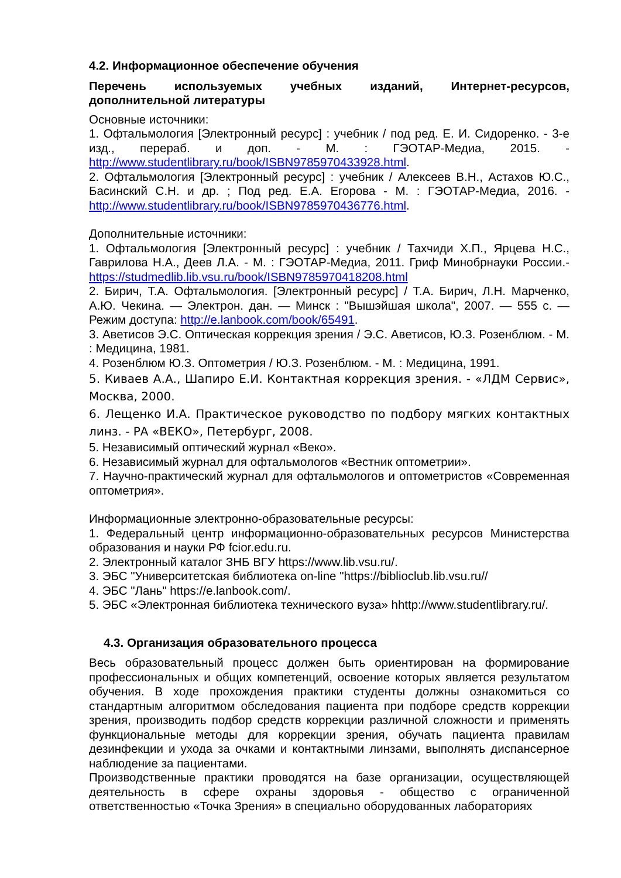4.2. Информационное обеспечение обучения
Перечень используемых учебных изданий, Интернет-ресурсов, дополнительной литературы
Основные источники:
1. Офтальмология [Электронный ресурс] : учебник / под ред. Е. И. Сидоренко. - 3-е изд., перераб. и доп. - М. : ГЭОТАР-Медиа, 2015. - http://www.studentlibrary.ru/book/ISBN9785970433928.html.
2. Офтальмология [Электронный ресурс] : учебник / Алексеев В.Н., Астахов Ю.С., Басинский С.Н. и др. ; Под ред. Е.А. Егорова - М. : ГЭОТАР-Медиа, 2016. - http://www.studentlibrary.ru/book/ISBN9785970436776.html.
Дополнительные источники:
1. Офтальмология [Электронный ресурс] : учебник / Тахчиди Х.П., Ярцева Н.С., Гаврилова Н.А., Деев Л.А. - М. : ГЭОТАР-Медиа, 2011. Гриф Минобрнауки России.- https://studmedlib.lib.vsu.ru/book/ISBN9785970418208.html
2. Бирич, Т.А. Офтальмология. [Электронный ресурс] / Т.А. Бирич, Л.Н. Марченко, А.Ю. Чекина. — Электрон. дан. — Минск : "Вышэйшая школа", 2007. — 555 с. — Режим доступа: http://e.lanbook.com/book/65491.
3. Аветисов Э.С. Оптическая коррекция зрения / Э.С. Аветисов, Ю.З. Розенблюм. - М. : Медицина, 1981.
4. Розенблюм Ю.З. Оптометрия / Ю.З. Розенблюм. - М. : Медицина, 1991.
5. Киваев А.А., Шапиро Е.И. Контактная коррекция зрения. - «ЛДМ Сервис», Москва, 2000.
6. Лещенко И.А. Практическое руководство по подбору мягких контактных линз. - РА «ВЕКО», Петербург, 2008.
5. Независимый оптический журнал «Веко».
6. Независимый журнал для офтальмологов «Вестник оптометрии».
7. Научно-практический журнал для офтальмологов и оптометристов «Современная оптометрия».
Информационные электронно-образовательные ресурсы:
1. Федеральный центр информационно-образовательных ресурсов Министерства образования и науки РФ fcior.edu.ru.
2. Электронный каталог ЗНБ ВГУ https://www.lib.vsu.ru/.
3. ЭБС "Университетская библиотека on-line "https://biblioclub.lib.vsu.ru//
4. ЭБС "Лань" https://e.lanbook.com/.
5. ЭБС «Электронная библиотека технического вуза» hhttp://www.studentlibrary.ru/.
4.3. Организация образовательного процесса
Весь образовательный процесс должен быть ориентирован на формирование профессиональных и общих компетенций, освоение которых является результатом обучения. В ходе прохождения практики студенты должны ознакомиться со стандартным алгоритмом обследования пациента при подборе средств коррекции зрения, производить подбор средств коррекции различной сложности и применять функциональные методы для коррекции зрения, обучать пациента правилам дезинфекции и ухода за очками и контактными линзами, выполнять диспансерное наблюдение за пациентами.
Производственные практики проводятся на базе организации, осуществляющей деятельность в сфере охраны здоровья - общество с ограниченной ответственностью «Точка Зрения» в специально оборудованных лабораториях